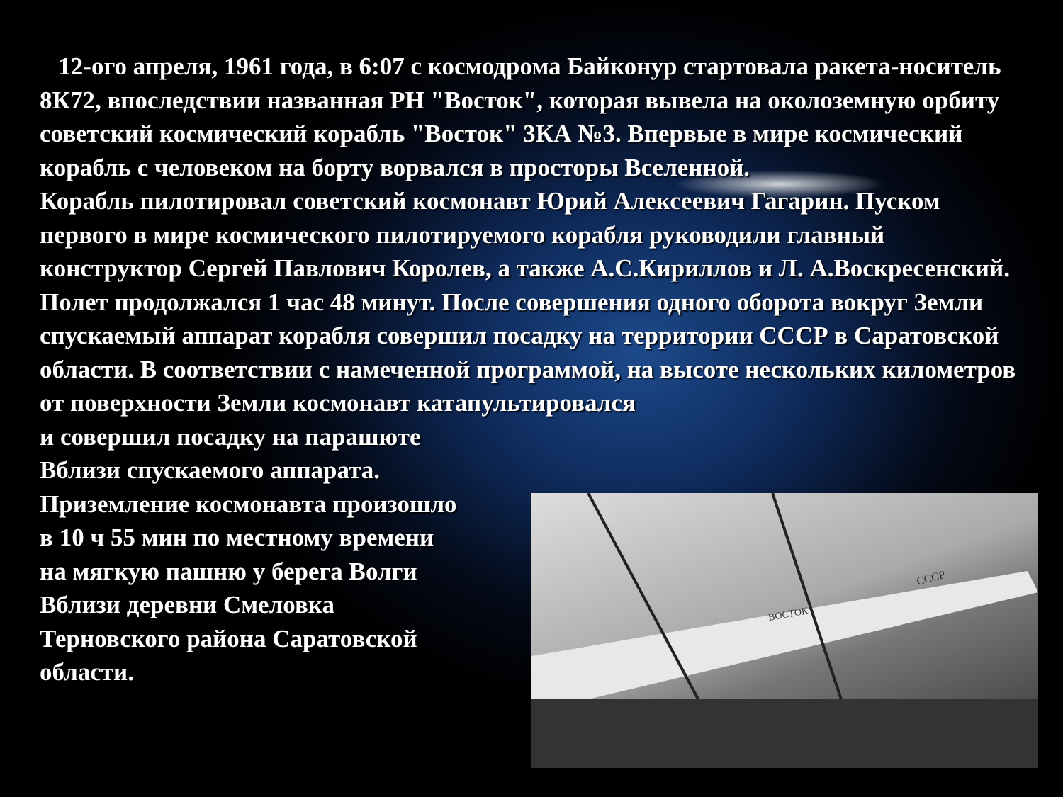12-ого апреля, 1961 года, в 6:07 с космодрома Байконур стартовала ракета-носитель 8К72, впоследствии названная РН "Восток", которая вывела на околоземную орбиту советский космический корабль "Восток" 3КА №3. Впервые в мире космический корабль с человеком на борту ворвался в просторы Вселенной.
Корабль пилотировал советский космонавт Юрий Алексеевич Гагарин. Пуском первого в мире космического пилотируемого корабля руководили главный конструктор Сергей Павлович Королев, а также А.С.Кириллов и Л. А.Воскресенский.
Полет продолжался 1 час 48 минут. После совершения одного оборота вокруг Земли спускаемый аппарат корабля совершил посадку на территории СССР в Саратовской области. В соответствии с намеченной программой, на высоте нескольких километров от поверхности Земли космонавт катапультировался
и совершил посадку на парашюте
Вблизи спускаемого аппарата.
Приземление космонавта произошло
в 10 ч 55 мин по местному времени
на мягкую пашню у берега Волги
Вблизи деревни Смеловка
Терновского района Саратовской
области.
ВОСТОК
СССР